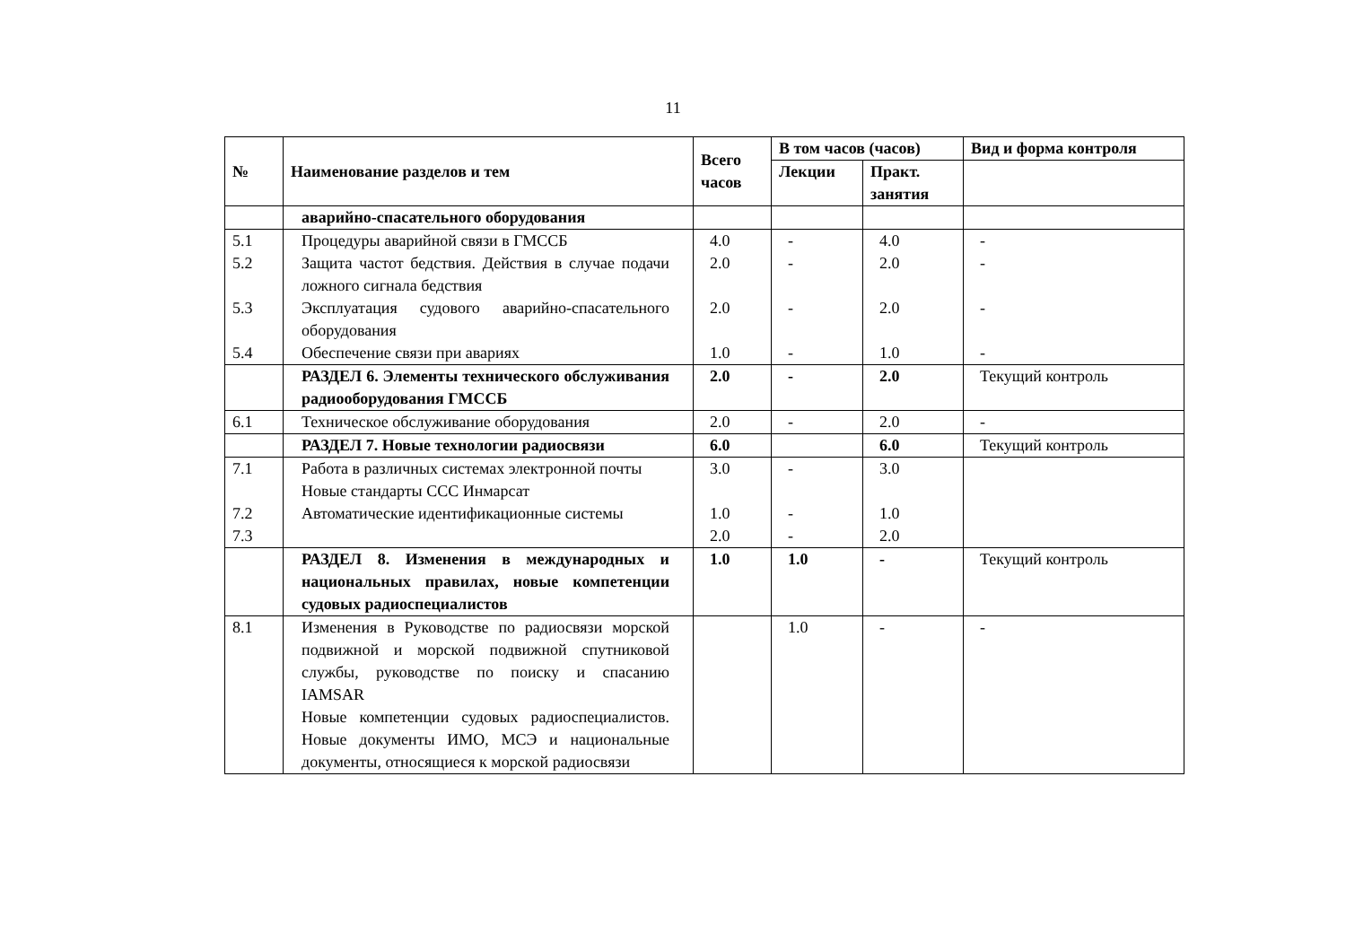11
| № | Наименование разделов и тем | Всего часов | В том часов (часов) | | Вид и форма контроля |
| --- | --- | --- | --- | --- | --- |
| | | | Лекции | Практ. занятия | |
| | аварийно-спасательного оборудования | | | | |
| 5.1 5.2 5.3 5.4 | Процедуры аварийной связи в ГМССБ Защита частот бедствия. Действия в случае подачи ложного сигнала бедствия Эксплуатация судового аварийно-спасательного оборудования Обеспечение связи при авариях | 4.0 2.0 2.0 1.0 | - - - - | 4.0 2.0 2.0 1.0 | - - - - |
| | РАЗДЕЛ 6. Элементы технического обслуживания радиооборудования ГМССБ | 2.0 | - | 2.0 | Текущий контроль |
| 6.1 | Техническое обслуживание оборудования | 2.0 | - | 2.0 | - |
| | РАЗДЕЛ 7. Новые технологии радиосвязи | 6.0 | | 6.0 | Текущий контроль |
| 7.1 7.2 7.3 | Работа в различных системах электронной почты Новые стандарты ССС Инмарсат Автоматические идентификационные системы | 3.0 1.0 2.0 | - - - | 3.0 1.0 2.0 | |
| | РАЗДЕЛ 8. Изменения в международных и национальных правилах, новые компетенции судовых радиоспециалистов | 1.0 | 1.0 | - | Текущий контроль |
| 8.1 | Изменения в Руководстве по радиосвязи морской подвижной и морской подвижной спутниковой службы, руководстве по поиску и спасанию IAMSAR Новые компетенции судовых радиоспециалистов. Новые документы ИМО, МСЭ и национальные документы, относящиеся к морской радиосвязи | | 1.0 | - | - |